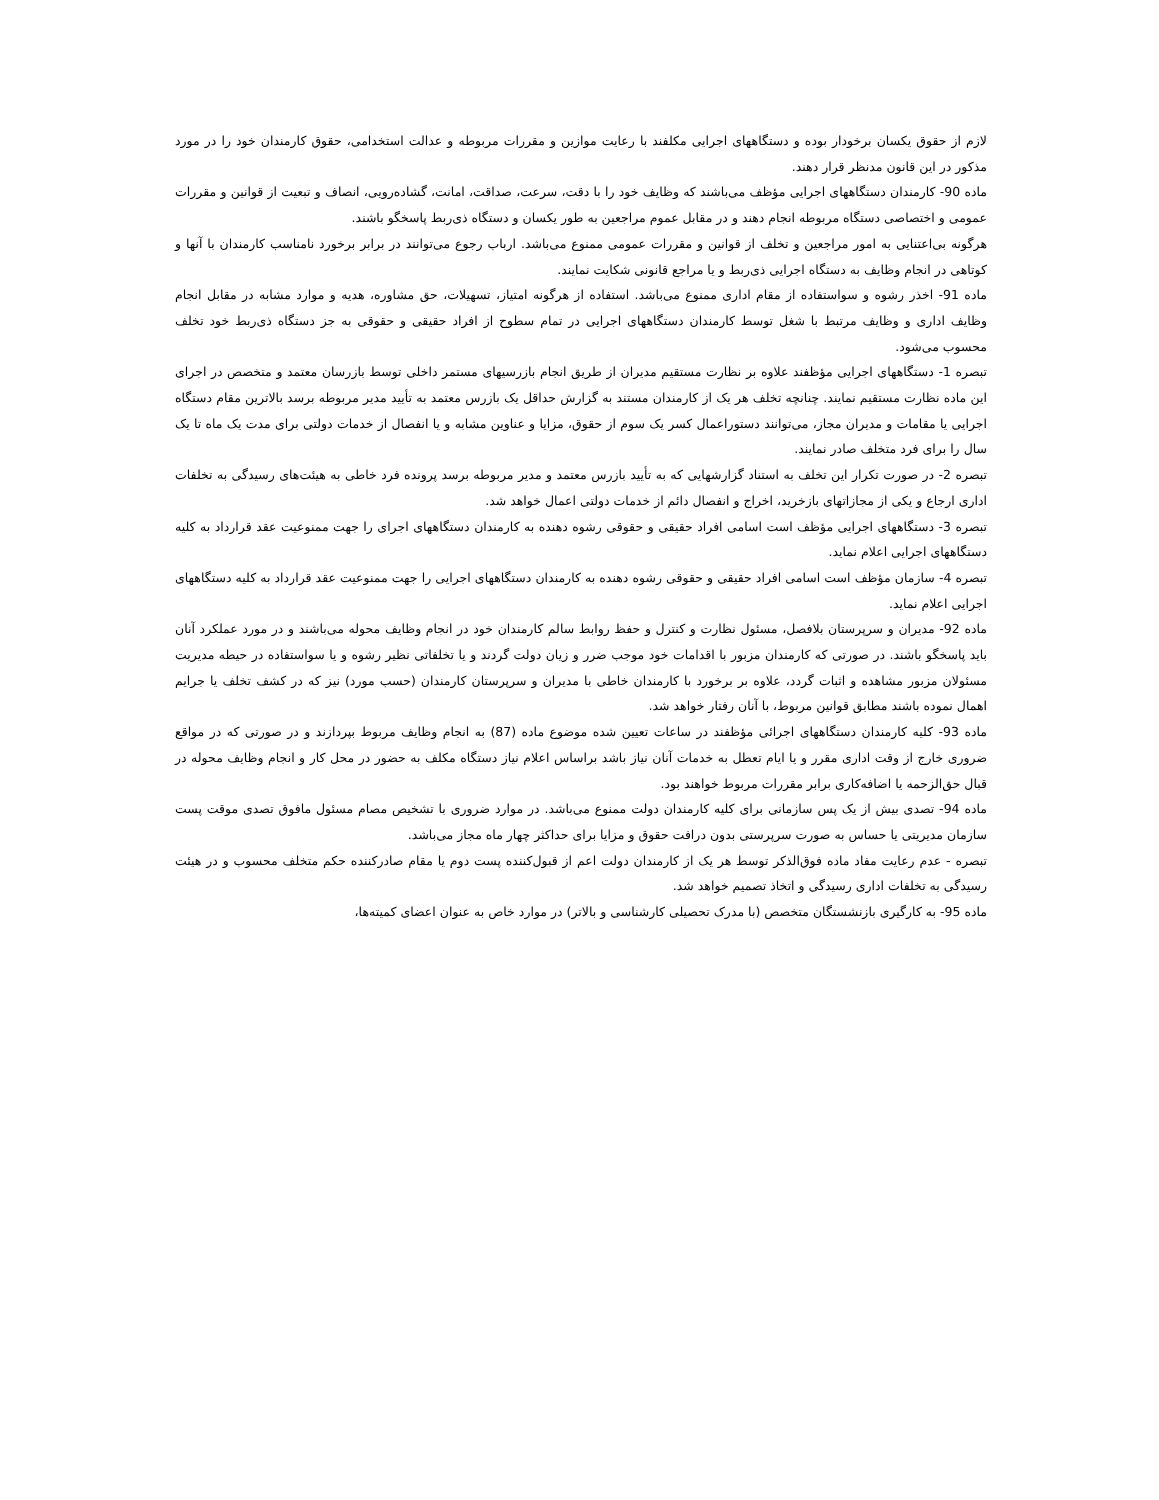لازم از حقوق یکسان برخودار بوده و دستگاههای اجرایی مکلفند با رعایت موازین و مقررات مربوطه و عدالت استخدامی، حقوق کارمندان خود را در مورد مذکور در این قانون مدنظر قرار دهند.
ماده 90- کارمندان دستگاههای اجرایی مؤظف می‌باشند که وظایف خود را با دقت، سرعت، صداقت، امانت، گشاده‌رویی، انصاف و تبعیت از قوانین و مقررات عمومی و اختصاصی دستگاه مربوطه انجام دهند و در مقابل عموم مراجعین به طور یکسان و دستگاه ذی‌ربط پاسخگو باشند.
هرگونه بی‌اعتنایی به امور مراجعین و تخلف از قوانین و مقررات عمومی ممنوع می‌باشد. ارباب رجوع می‌توانند در برابر برخورد نامناسب کارمندان با آنها و کوتاهی در انجام وظایف به دستگاه اجرایی ذی‌ربط و یا مراجع قانونی شکایت نمایند.
ماده 91- اخذر رشوه و سواستفاده از مقام اداری ممنوع می‌باشد. استفاده از هرگونه امتیاز، تسهیلات، حق مشاوره، هدیه و موارد مشابه در مقابل انجام وظایف اداری و وظایف مرتبط با شغل توسط کارمندان دستگاههای اجرایی در تمام سطوح از افراد حقیقی و حقوقی به جز دستگاه ذی‌ربط خود تخلف محسوب می‌شود.
تبصره 1- دستگاههای اجرایی مؤظفند علاوه بر نظارت مستقیم مدیران از طریق انجام بازرسیهای مستمر داخلی توسط بازرسان معتمد و متخصص در اجرای این ماده نظارت مستقیم نمایند. چنانچه تخلف هر یک از کارمندان مستند به گزارش حداقل یک بازرس معتمد به تأیید مدیر مربوطه برسد بالاترین مقام دستگاه اجرایی یا مقامات و مدیران مجاز، می‌توانند دستوراعمال کسر یک سوم از حقوق، مزایا و عناوین مشابه و یا انفصال از خدمات دولتی برای مدت یک ماه تا یک سال را برای فرد متخلف صادر نمایند.
تبصره 2- در صورت تکرار این تخلف به استناد گزارشهایی که به تأیید بازرس معتمد و مدیر مربوطه برسد پرونده فرد خاطی به هیئت‌های رسیدگی به تخلفات اداری ارجاع و یکی از مجازاتهای بازخرید، اخراج و انفصال دائم از خدمات دولتی اعمال خواهد شد.
تبصره 3- دستگاههای اجرایی مؤظف است اسامی افراد حقیقی و حقوقی رشوه دهنده به کارمندان دستگاههای اجرای را جهت ممنوعیت عقد قرارداد به کلیه دستگاههای اجرایی اعلام نماید.
تبصره 4- سازمان مؤظف است اسامی افراد حقیقی و حقوقی رشوه دهنده به کارمندان دستگاههای اجرایی را جهت ممنوعیت عقد قرارداد به کلیه دستگاههای اجرایی اعلام نماید.
ماده 92- مدیران و سرپرستان بلافصل، مسئول نظارت و کنترل و حفظ روابط سالم کارمندان خود در انجام وظایف محوله می‌باشند و در مورد عملکرد آنان باید پاسخگو باشند. در صورتی که کارمندان مزبور با اقدامات خود موجب ضرر و زیان دولت گردند و یا تخلفاتی نظیر رشوه و یا سواستفاده در حیطه مدیریت مسئولان مزبور مشاهده و اثبات گردد، علاوه بر برخورد با کارمندان خاطی با مدیران و سرپرستان کارمندان (حسب مورد) نیز که در کشف تخلف یا جرایم اهمال نموده باشند مطابق قوانین مربوط، با آنان رفتار خواهد شد.
ماده 93- کلیه کارمندان دستگاههای اجرائی مؤظفند در ساعات تعیین شده موضوع ماده (87) به انجام وظایف مربوط بپردازند و در صورتی که در مواقع ضروری خارج از وقت اداری مقرر و یا ایام تعطل به خدمات آنان نیاز باشد براساس اعلام نیاز دستگاه مکلف به حضور در محل کار و انجام وظایف محوله در قبال حق‌الزحمه یا اضافه‌کاری برابر مقررات مربوط خواهند بود.
ماده 94- تصدی بیش از یک پس سازمانی برای کلیه کارمندان دولت ممنوع می‌باشد. در موارد ضروری با تشخیص مصام مسئول مافوق تصدی موقت پست سازمان مدیریتی یا حساس به صورت سرپرستی بدون درافت حقوق و مزایا برای حداکثر چهار ماه مجاز می‌باشد.
تبصره - عدم رعایت مفاد ماده فوق‌الذکر توسط هر یک از کارمندان دولت اعم از قبول‌کننده پست دوم یا مقام صادرکننده حکم متخلف محسوب و در هیئت رسیدگی به تخلفات اداری رسیدگی و اتخاذ تصمیم خواهد شد.
ماده 95- به کارگیری بازنشستگان متخصص (با مدرک تحصیلی کارشناسی و بالاتر) در موارد خاص به عنوان اعضای کمیته‌ها،